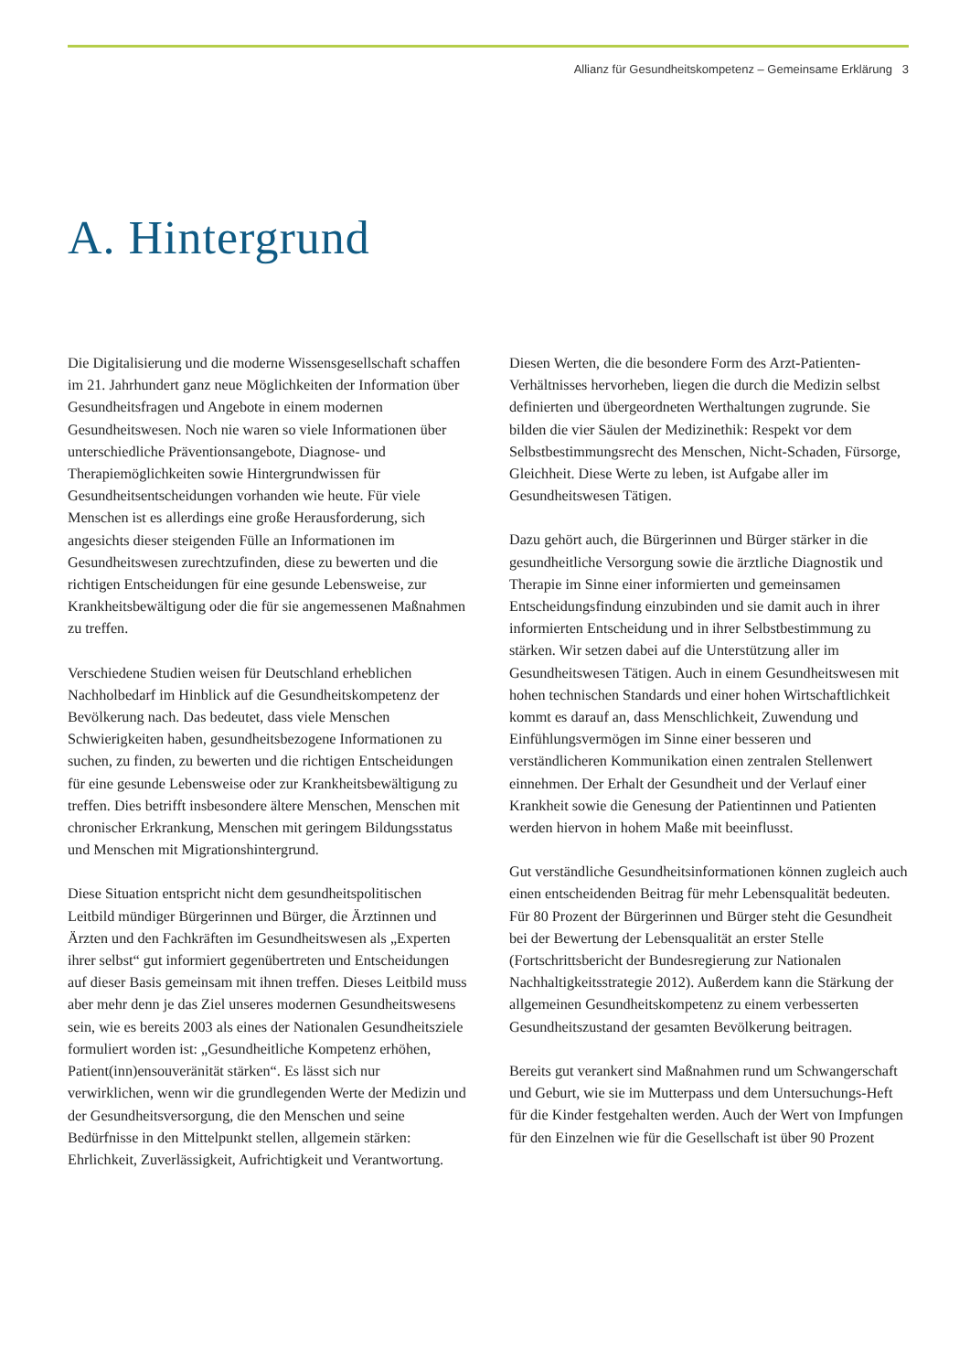Allianz für Gesundheitskompetenz – Gemeinsame Erklärung 3
A. Hintergrund
Die Digitalisierung und die moderne Wissensgesellschaft schaffen im 21. Jahrhundert ganz neue Möglichkeiten der Information über Gesundheitsfragen und Angebote in einem modernen Gesundheitswesen. Noch nie waren so viele Informationen über unterschiedliche Präventionsangebote, Diagnose- und Therapiemöglichkeiten sowie Hintergrundwissen für Gesundheitsentscheidungen vorhanden wie heute. Für viele Menschen ist es allerdings eine große Herausforderung, sich angesichts dieser steigenden Fülle an Informationen im Gesundheitswesen zurechtzufinden, diese zu bewerten und die richtigen Entscheidungen für eine gesunde Lebensweise, zur Krankheitsbewältigung oder die für sie angemessenen Maßnahmen zu treffen.
Verschiedene Studien weisen für Deutschland erheblichen Nachholbedarf im Hinblick auf die Gesundheitskompetenz der Bevölkerung nach. Das bedeutet, dass viele Menschen Schwierigkeiten haben, gesundheitsbezogene Informationen zu suchen, zu finden, zu bewerten und die richtigen Entscheidungen für eine gesunde Lebensweise oder zur Krankheitsbewältigung zu treffen. Dies betrifft insbesondere ältere Menschen, Menschen mit chronischer Erkrankung, Menschen mit geringem Bildungsstatus und Menschen mit Migrationshintergrund.
Diese Situation entspricht nicht dem gesundheitspolitischen Leitbild mündiger Bürgerinnen und Bürger, die Ärztinnen und Ärzten und den Fachkräften im Gesundheitswesen als „Experten ihrer selbst“ gut informiert gegenübertreten und Entscheidungen auf dieser Basis gemeinsam mit ihnen treffen. Dieses Leitbild muss aber mehr denn je das Ziel unseres modernen Gesundheitswesens sein, wie es bereits 2003 als eines der Nationalen Gesundheitsziele formuliert worden ist: „Gesundheitliche Kompetenz erhöhen, Patient(inn)ensouveränität stärken“. Es lässt sich nur verwirklichen, wenn wir die grundlegenden Werte der Medizin und der Gesundheitsversorgung, die den Menschen und seine Bedürfnisse in den Mittelpunkt stellen, allgemein stärken: Ehrlichkeit, Zuverlässigkeit, Aufrichtigkeit und Verantwortung.
Diesen Werten, die die besondere Form des Arzt-Patienten-Verhältnisses hervorheben, liegen die durch die Medizin selbst definierten und übergeordneten Werthaltungen zugrunde. Sie bilden die vier Säulen der Medizinethik: Respekt vor dem Selbstbestimmungsrecht des Menschen, Nicht-Schaden, Fürsorge, Gleichheit. Diese Werte zu leben, ist Aufgabe aller im Gesundheitswesen Tätigen.
Dazu gehört auch, die Bürgerinnen und Bürger stärker in die gesundheitliche Versorgung sowie die ärztliche Diagnostik und Therapie im Sinne einer informierten und gemeinsamen Entscheidungsfindung einzubinden und sie damit auch in ihrer informierten Entscheidung und in ihrer Selbstbestimmung zu stärken. Wir setzen dabei auf die Unterstützung aller im Gesundheitswesen Tätigen. Auch in einem Gesundheitswesen mit hohen technischen Standards und einer hohen Wirtschaftlichkeit kommt es darauf an, dass Menschlichkeit, Zuwendung und Einfühlungsvermögen im Sinne einer besseren und verständlicheren Kommunikation einen zentralen Stellenwert einnehmen. Der Erhalt der Gesundheit und der Verlauf einer Krankheit sowie die Genesung der Patientinnen und Patienten werden hiervon in hohem Maße mit beeinflusst.
Gut verständliche Gesundheitsinformationen können zugleich auch einen entscheidenden Beitrag für mehr Lebensqualität bedeuten. Für 80 Prozent der Bürgerinnen und Bürger steht die Gesundheit bei der Bewertung der Lebensqualität an erster Stelle (Fortschrittsbericht der Bundesregierung zur Nationalen Nachhaltigkeitsstrategie 2012). Außerdem kann die Stärkung der allgemeinen Gesundheitskompetenz zu einem verbesserten Gesundheitszustand der gesamten Bevölkerung beitragen.
Bereits gut verankert sind Maßnahmen rund um Schwangerschaft und Geburt, wie sie im Mutterpass und dem Untersuchungs-Heft für die Kinder festgehalten werden. Auch der Wert von Impfungen für den Einzelnen wie für die Gesellschaft ist über 90 Prozent